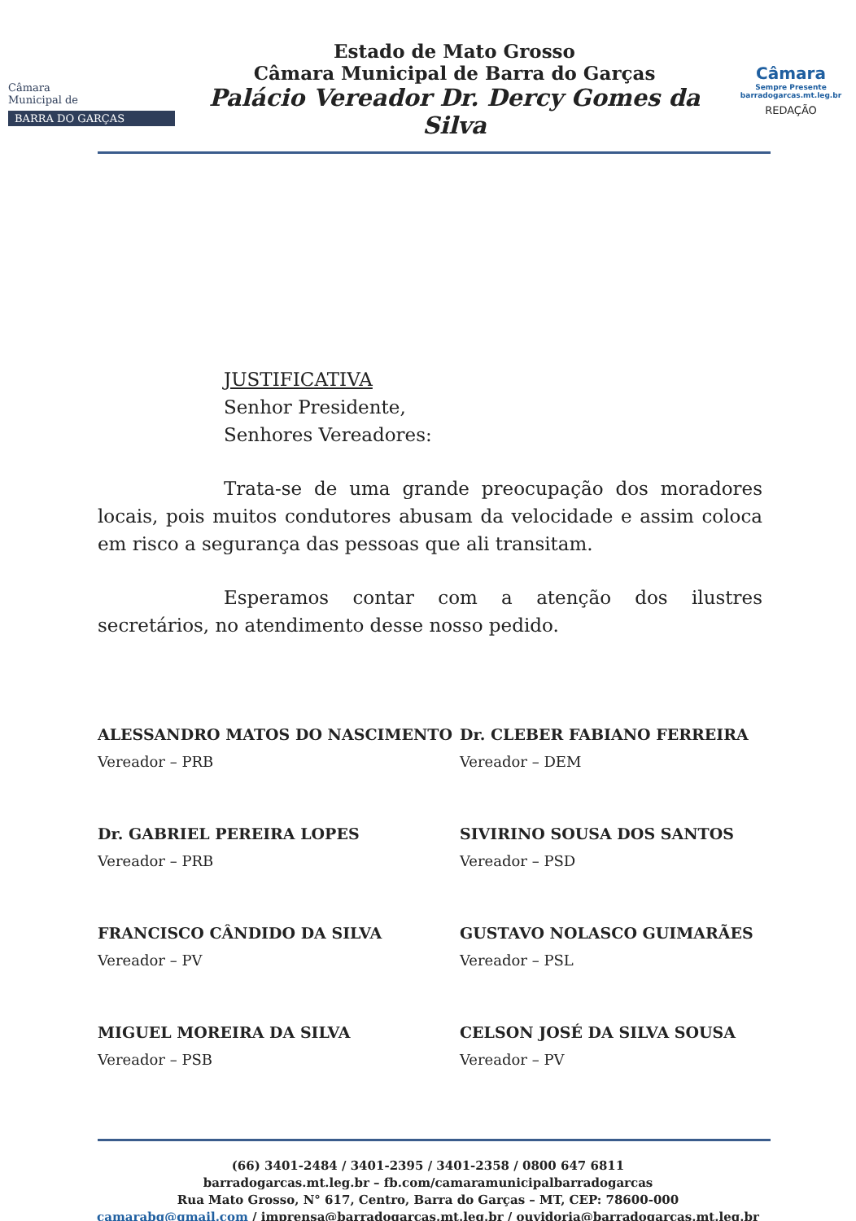Câmara
Municipal de
BARRA DO GARÇAS
Estado de Mato Grosso
Câmara Municipal de Barra do Garças
Palácio Vereador Dr. Dercy Gomes da Silva
Câmara
Sempre Presente
barradogarcas.mt.leg.br
REDAÇÃO
JUSTIFICATIVA
Senhor Presidente,
Senhores Vereadores:
Trata-se de uma grande preocupação dos moradores locais, pois muitos condutores abusam da velocidade e assim coloca em risco a segurança das pessoas que ali transitam.
Esperamos contar com a atenção dos ilustres secretários, no atendimento desse nosso pedido.
ALESSANDRO MATOS DO NASCIMENTO
Vereador – PRB
Dr. CLEBER FABIANO FERREIRA
Vereador – DEM
Dr. GABRIEL PEREIRA LOPES
Vereador – PRB
SIVIRINO SOUSA DOS SANTOS
Vereador – PSD
FRANCISCO CÂNDIDO DA SILVA
Vereador – PV
GUSTAVO NOLASCO GUIMARÃES
Vereador – PSL
MIGUEL MOREIRA DA SILVA
Vereador – PSB
CELSON JOSÉ DA SILVA SOUSA
Vereador – PV
(66) 3401-2484 / 3401-2395 / 3401-2358 / 0800 647 6811
barradogarcas.mt.leg.br – fb.com/camaramunicipalbarradogarcas
Rua Mato Grosso, N° 617, Centro, Barra do Garças – MT, CEP: 78600-000
camarabg@gmail.com / imprensa@barradogarcas.mt.leg.br / ouvidoria@barradogarcas.mt.leg.br